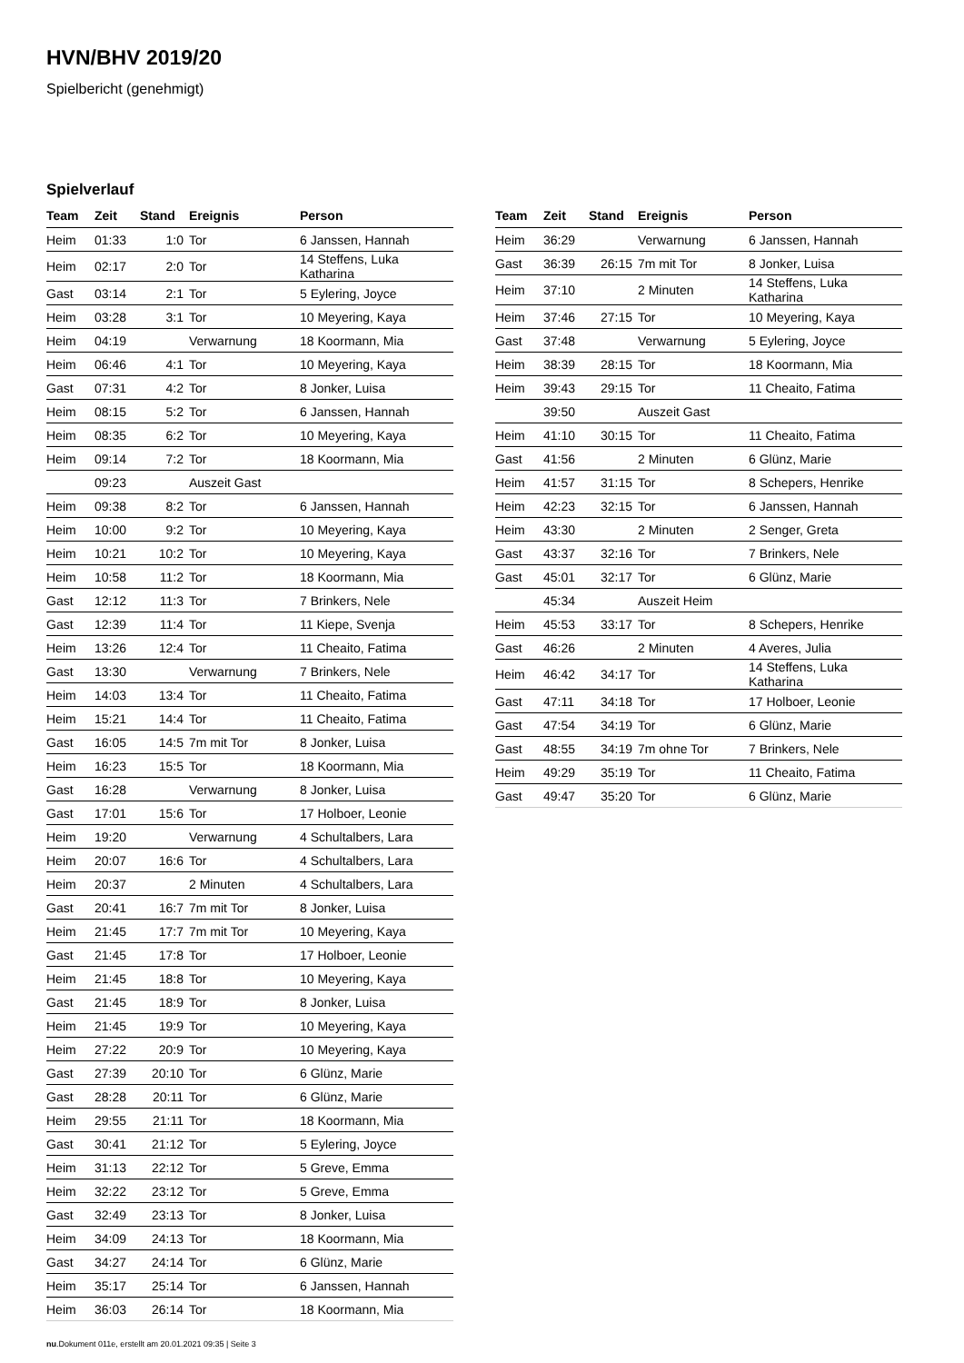HVN/BHV 2019/20
Spielbericht (genehmigt)
Spielverlauf
| Team | Zeit | Stand | Ereignis | Person |
| --- | --- | --- | --- | --- |
| Heim | 01:33 | 1:0 | Tor | 6 Janssen, Hannah |
| Heim | 02:17 | 2:0 | Tor | 14 Steffens, Luka Katharina |
| Gast | 03:14 | 2:1 | Tor | 5 Eylering, Joyce |
| Heim | 03:28 | 3:1 | Tor | 10 Meyering, Kaya |
| Heim | 04:19 | | Verwarnung | 18 Koormann, Mia |
| Heim | 06:46 | 4:1 | Tor | 10 Meyering, Kaya |
| Gast | 07:31 | 4:2 | Tor | 8 Jonker, Luisa |
| Heim | 08:15 | 5:2 | Tor | 6 Janssen, Hannah |
| Heim | 08:35 | 6:2 | Tor | 10 Meyering, Kaya |
| Heim | 09:14 | 7:2 | Tor | 18 Koormann, Mia |
| | 09:23 | | Auszeit Gast | |
| Heim | 09:38 | 8:2 | Tor | 6 Janssen, Hannah |
| Heim | 10:00 | 9:2 | Tor | 10 Meyering, Kaya |
| Heim | 10:21 | 10:2 | Tor | 10 Meyering, Kaya |
| Heim | 10:58 | 11:2 | Tor | 18 Koormann, Mia |
| Gast | 12:12 | 11:3 | Tor | 7 Brinkers, Nele |
| Gast | 12:39 | 11:4 | Tor | 11 Kiepe, Svenja |
| Heim | 13:26 | 12:4 | Tor | 11 Cheaito, Fatima |
| Gast | 13:30 | | Verwarnung | 7 Brinkers, Nele |
| Heim | 14:03 | 13:4 | Tor | 11 Cheaito, Fatima |
| Heim | 15:21 | 14:4 | Tor | 11 Cheaito, Fatima |
| Gast | 16:05 | 14:5 | 7m mit Tor | 8 Jonker, Luisa |
| Heim | 16:23 | 15:5 | Tor | 18 Koormann, Mia |
| Gast | 16:28 | | Verwarnung | 8 Jonker, Luisa |
| Gast | 17:01 | 15:6 | Tor | 17 Holboer, Leonie |
| Heim | 19:20 | | Verwarnung | 4 Schultalbers, Lara |
| Heim | 20:07 | 16:6 | Tor | 4 Schultalbers, Lara |
| Heim | 20:37 | | 2 Minuten | 4 Schultalbers, Lara |
| Gast | 20:41 | 16:7 | 7m mit Tor | 8 Jonker, Luisa |
| Heim | 21:45 | 17:7 | 7m mit Tor | 10 Meyering, Kaya |
| Gast | 21:45 | 17:8 | Tor | 17 Holboer, Leonie |
| Heim | 21:45 | 18:8 | Tor | 10 Meyering, Kaya |
| Gast | 21:45 | 18:9 | Tor | 8 Jonker, Luisa |
| Heim | 21:45 | 19:9 | Tor | 10 Meyering, Kaya |
| Heim | 27:22 | 20:9 | Tor | 10 Meyering, Kaya |
| Gast | 27:39 | 20:10 | Tor | 6 Glünz, Marie |
| Gast | 28:28 | 20:11 | Tor | 6 Glünz, Marie |
| Heim | 29:55 | 21:11 | Tor | 18 Koormann, Mia |
| Gast | 30:41 | 21:12 | Tor | 5 Eylering, Joyce |
| Heim | 31:13 | 22:12 | Tor | 5 Greve, Emma |
| Heim | 32:22 | 23:12 | Tor | 5 Greve, Emma |
| Gast | 32:49 | 23:13 | Tor | 8 Jonker, Luisa |
| Heim | 34:09 | 24:13 | Tor | 18 Koormann, Mia |
| Gast | 34:27 | 24:14 | Tor | 6 Glünz, Marie |
| Heim | 35:17 | 25:14 | Tor | 6 Janssen, Hannah |
| Heim | 36:03 | 26:14 | Tor | 18 Koormann, Mia |
| Team | Zeit | Stand | Ereignis | Person |
| --- | --- | --- | --- | --- |
| Heim | 36:29 | | Verwarnung | 6 Janssen, Hannah |
| Gast | 36:39 | 26:15 | 7m mit Tor | 8 Jonker, Luisa |
| Heim | 37:10 | | 2 Minuten | 14 Steffens, Luka Katharina |
| Heim | 37:46 | 27:15 | Tor | 10 Meyering, Kaya |
| Gast | 37:48 | | Verwarnung | 5 Eylering, Joyce |
| Heim | 38:39 | 28:15 | Tor | 18 Koormann, Mia |
| Heim | 39:43 | 29:15 | Tor | 11 Cheaito, Fatima |
| | 39:50 | | Auszeit Gast | |
| Heim | 41:10 | 30:15 | Tor | 11 Cheaito, Fatima |
| Gast | 41:56 | | 2 Minuten | 6 Glünz, Marie |
| Heim | 41:57 | 31:15 | Tor | 8 Schepers, Henrike |
| Heim | 42:23 | 32:15 | Tor | 6 Janssen, Hannah |
| Heim | 43:30 | | 2 Minuten | 2 Senger, Greta |
| Gast | 43:37 | 32:16 | Tor | 7 Brinkers, Nele |
| Gast | 45:01 | 32:17 | Tor | 6 Glünz, Marie |
| | 45:34 | | Auszeit Heim | |
| Heim | 45:53 | 33:17 | Tor | 8 Schepers, Henrike |
| Gast | 46:26 | | 2 Minuten | 4 Averes, Julia |
| Heim | 46:42 | 34:17 | Tor | 14 Steffens, Luka Katharina |
| Gast | 47:11 | 34:18 | Tor | 17 Holboer, Leonie |
| Gast | 47:54 | 34:19 | Tor | 6 Glünz, Marie |
| Gast | 48:55 | 34:19 | 7m ohne Tor | 7 Brinkers, Nele |
| Heim | 49:29 | 35:19 | Tor | 11 Cheaito, Fatima |
| Gast | 49:47 | 35:20 | Tor | 6 Glünz, Marie |
nu.Dokument 011e, erstellt am 20.01.2021 09:35 | Seite 3